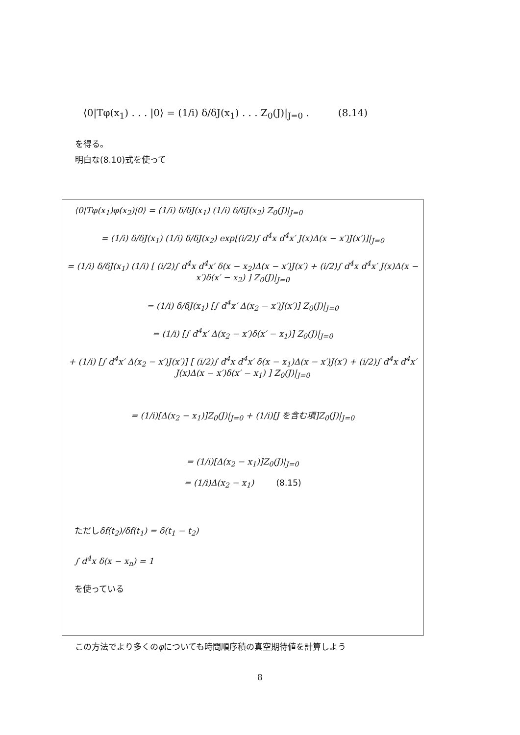⟨0|Tφ(x<sub>1</sub>) . . . |0⟩ = (1/i) δ/δJ(x<sub>1</sub>) . . . Z<sub>0</sub>(J)|<sub>J=0</sub> . (8.14)
を得る。
明白な(8.10)式を使って
⟨0|Tφ(x<sub>1</sub>)φ(x<sub>2</sub>)|0⟩ = (1/i) δ/δJ(x<sub>1</sub>) (1/i) δ/δJ(x<sub>2</sub>) Z<sub>0</sub>(J)|<sub>J=0</sub>
= (1/i) δ/δJ(x<sub>1</sub>) (1/i) δ/δJ(x<sub>2</sub>) exp[(i/2)∫ d<sup>4</sup>x d<sup>4</sup>x′ J(x)Δ(x − x′)J(x′)]|<sub>J=0</sub>
= (1/i) δ/δJ(x<sub>1</sub>) (1/i) [ (i/2)∫ d<sup>4</sup>x d<sup>4</sup>x′ δ(x − x<sub>2</sub>)Δ(x − x′)J(x′) + (i/2)∫ d<sup>4</sup>x d<sup>4</sup>x′ J(x)Δ(x − x′)δ(x′ − x<sub>2</sub>) ] Z<sub>0</sub>(J)|<sub>J=0</sub>
= (1/i) δ/δJ(x<sub>1</sub>) [∫ d<sup>4</sup>x′ Δ(x<sub>2</sub> − x′)J(x′)] Z<sub>0</sub>(J)|<sub>J=0</sub>
= (1/i) [∫ d<sup>4</sup>x′ Δ(x<sub>2</sub> − x′)δ(x′ − x<sub>1</sub>)] Z<sub>0</sub>(J)|<sub>J=0</sub>
+ (1/i) [∫ d<sup>4</sup>x′ Δ(x<sub>2</sub> − x′)J(x′)] [ (i/2)∫ d<sup>4</sup>x d<sup>4</sup>x′ δ(x − x<sub>1</sub>)Δ(x − x′)J(x′) + (i/2)∫ d<sup>4</sup>x d<sup>4</sup>x′ J(x)Δ(x − x′)δ(x′ − x<sub>1</sub>) ] Z<sub>0</sub>(J)|<sub>J=0</sub>
= (1/i)[Δ(x<sub>2</sub> − x<sub>1</sub>)]Z<sub>0</sub>(J)|<sub>J=0</sub> + (1/i)[J を含む項]Z<sub>0</sub>(J)|<sub>J=0</sub>
= (1/i)[Δ(x<sub>2</sub> − x<sub>1</sub>)]Z<sub>0</sub>(J)|<sub>J=0</sub>
= (1/i)Δ(x<sub>2</sub> − x<sub>1</sub>) (8.15)
ただしδf(t<sub>2</sub>)/δf(t<sub>1</sub>) = δ(t<sub>1</sub> − t<sub>2</sub>)
∫ d<sup>4</sup>x δ(x − x<sub>n</sub>) = 1
を使っている
この方法でより多くのφについても時間順序積の真空期待値を計算しよう
8